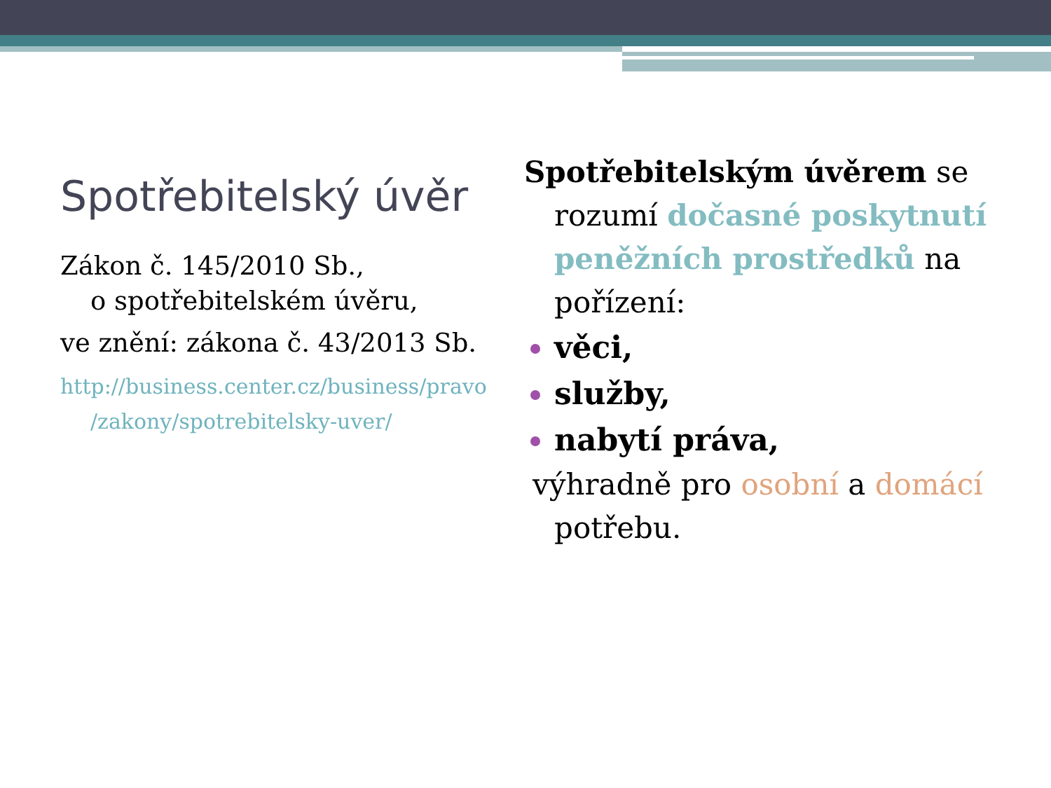Spotřebitelský úvěr
Zákon č. 145/2010 Sb.,
o spotřebitelském úvěru,
ve znění: zákona č. 43/2013 Sb.
http://business.center.cz/business/pravo
/zakony/spotrebitelsky-uver/
Spotřebitelským úvěrem se
rozumí dočasné poskytnutí peněžních prostředků na pořízení:
věci,
služby,
nabytí práva,
výhradně pro osobní a domácí
potřebu.